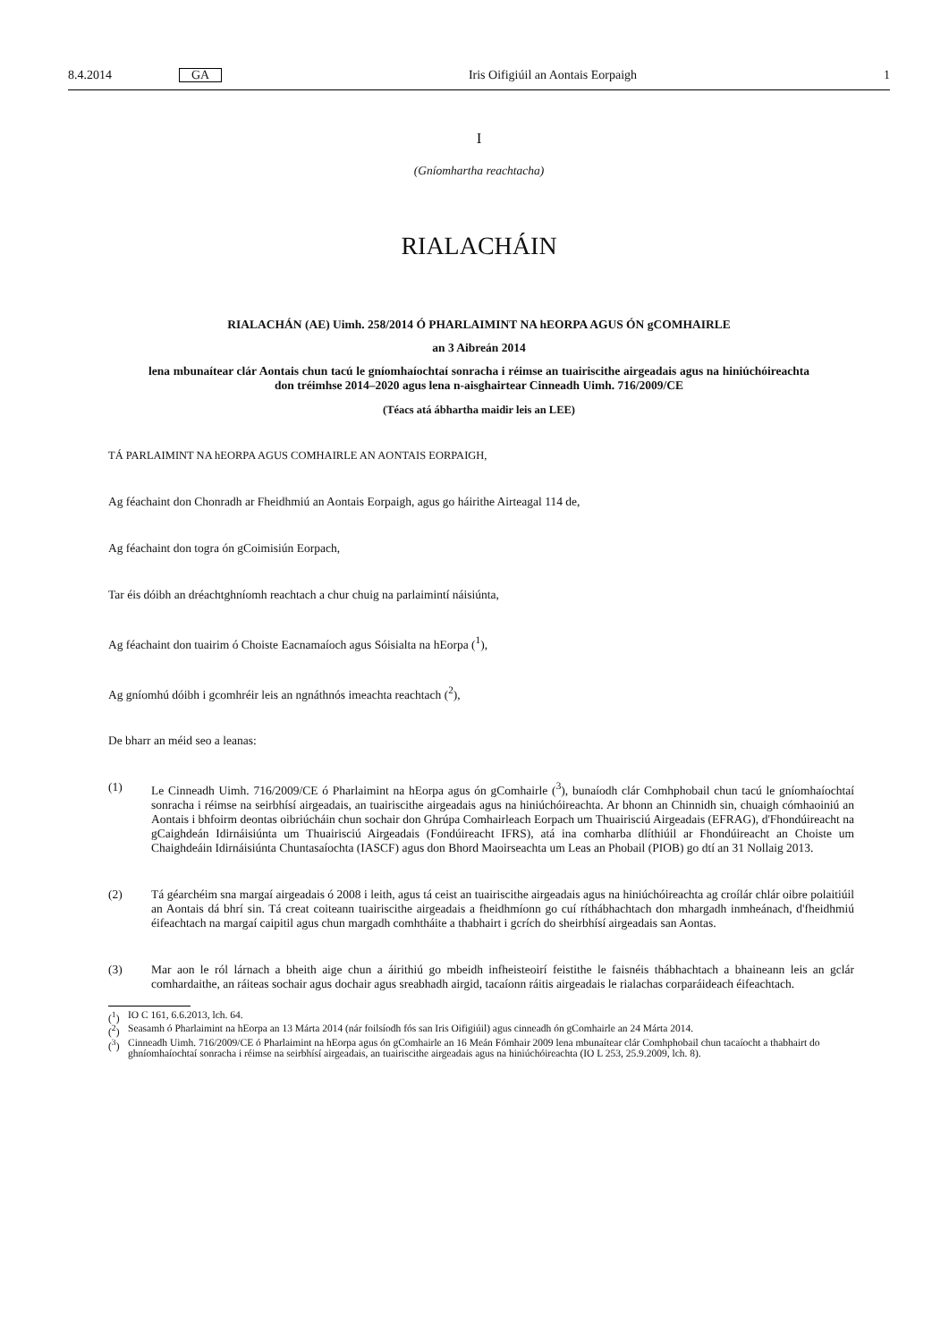8.4.2014 GA Iris Oifigiúil an Aontais Eorpaigh 1
I
(Gníomhartha reachtacha)
RIALACHÁIN
RIALACHÁN (AE) Uimh. 258/2014 Ó PHARLAIMINT NA hEORPA AGUS ÓN gCOMHAIRLE
an 3 Aibreán 2014
lena mbunaítear clár Aontais chun tacú le gníomhaíochtaí sonracha i réimse an tuairiscithe airgeadais agus na hiniúchóireachta don tréimhse 2014–2020 agus lena n-aisghairtear Cinneadh Uimh. 716/2009/CE
(Téacs atá ábhartha maidir leis an LEE)
TÁ PARLAIMINT NA hEORPA AGUS COMHAIRLE AN AONTAIS EORPAIGH,
Ag féachaint don Chonradh ar Fheidhmiú an Aontais Eorpaigh, agus go háirithe Airteagal 114 de,
Ag féachaint don togra ón gCoimisiún Eorpach,
Tar éis dóibh an dréachtghníomh reachtach a chur chuig na parlaimintí náisiúnta,
Ag féachaint don tuairim ó Choiste Eacnamaíoch agus Sóisialta na hEorpa (<sup>1</sup>),
Ag gníomhú dóibh i gcomhréir leis an ngnáthnós imeachta reachtach (<sup>2</sup>),
De bharr an méid seo a leanas:
(1) Le Cinneadh Uimh. 716/2009/CE ó Pharlaimint na hEorpa agus ón gComhairle (<sup>3</sup>), bunaíodh clár Comhphobail chun tacú le gníomhaíochtaí sonracha i réimse na seirbhísí airgeadais, an tuairiscithe airgeadais agus na hiniúchóireachta. Ar bhonn an Chinnidh sin, chuaigh cómhaoiniú an Aontais i bhfoirm deontas oibriúcháin chun sochair don Ghrúpa Comhairleach Eorpach um Thuairisciú Airgeadais (EFRAG), d'Fhondúireacht na gCaighdeán Idirnáisiúnta um Thuairisciú Airgeadais (Fondúireacht IFRS), atá ina comharba dlíthiúil ar Fhondúireacht an Choiste um Chaighdeáin Idirnáisiúnta Chuntasaíochta (IASCF) agus don Bhord Maoirseachta um Leas an Phobail (PIOB) go dtí an 31 Nollaig 2013.
(2) Tá géarchéim sna margaí airgeadais ó 2008 i leith, agus tá ceist an tuairiscithe airgeadais agus na hiniúchóireachta ag croílár chlár oibre polaitiúil an Aontais dá bhrí sin. Tá creat coiteann tuairiscithe airgeadais a fheidhmíonn go cuí ríthábhachtach don mhargadh inmheánach, d'fheidhmiú éifeachtach na margaí caipitil agus chun margadh comhtháite a thabhairt i gcrích do sheirbhísí airgeadais san Aontas.
(3) Mar aon le ról lárnach a bheith aige chun a áirithiú go mbeidh infheisteoirí feistithe le faisnéis thábhachtach a bhaineann leis an gclár comhardaithe, an ráiteas sochair agus dochair agus sreabhadh airgid, tacaíonn ráitis airgeadais le rialachas corparáideach éifeachtach.
(<sup>1</sup>) IO C 161, 6.6.2013, lch. 64.
(<sup>2</sup>) Seasamh ó Pharlaimint na hEorpa an 13 Márta 2014 (nár foilsíodh fós san Iris Oifigiúil) agus cinneadh ón gComhairle an 24 Márta 2014.
(<sup>3</sup>) Cinneadh Uimh. 716/2009/CE ó Pharlaimint na hEorpa agus ón gComhairle an 16 Meán Fómhair 2009 lena mbunaítear clár Comhphobail chun tacaíocht a thabhairt do ghníomhaíochtaí sonracha i réimse na seirbhísí airgeadais, an tuairiscithe airgeadais agus na hiniúchóireachta (IO L 253, 25.9.2009, lch. 8).